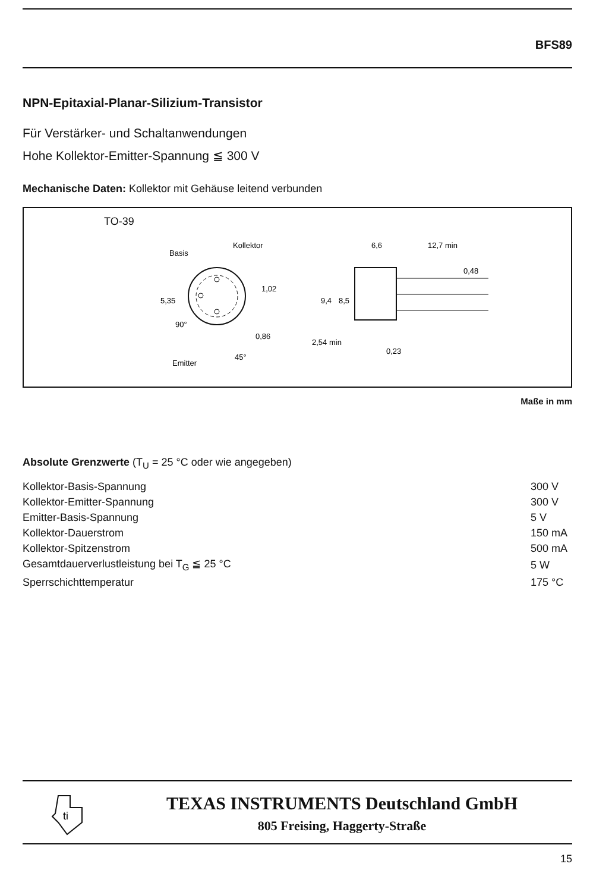BFS89
NPN-Epitaxial-Planar-Silizium-Transistor
Für Verstärker- und Schaltanwendungen
Hohe Kollektor-Emitter-Spannung ≦ 300 V
Mechanische Daten: Kollektor mit Gehäuse leitend verbunden
TO-39
Basis
Kollektor
Emitter
5,35
1,02
0,86
45°
90°
6,6
12,7 min
0,48
9,4
8,5
2,54 min
0,23
Maße in mm
Absolute Grenzwerte (T<sub>U</sub> = 25 °C oder wie angegeben)
| Kollektor-Basis-Spannung | 300 V |
| Kollektor-Emitter-Spannung | 300 V |
| Emitter-Basis-Spannung | 5 V |
| Kollektor-Dauerstrom | 150 mA |
| Kollektor-Spitzenstrom | 500 mA |
| Gesamtdauerverlustleistung bei T<sub>G</sub> ≦ 25 °C | 5 W |
| Sperrschichttemperatur | 175 °C |
ti
TEXAS INSTRUMENTS Deutschland GmbH
805 Freising, Haggerty-Straße
15